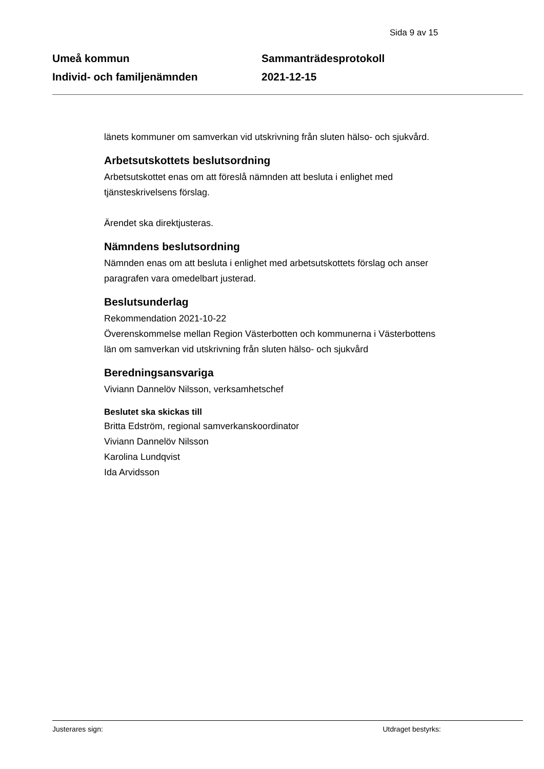Sida 9 av 15
Umeå kommun
Individ- och familjenämnden
Sammanträdesprotokoll
2021-12-15
länets kommuner om samverkan vid utskrivning från sluten hälso- och sjukvård.
Arbetsutskottets beslutsordning
Arbetsutskottet enas om att föreslå nämnden att besluta i enlighet med tjänsteskrivelsens förslag.
Ärendet ska direktjusteras.
Nämndens beslutsordning
Nämnden enas om att besluta i enlighet med arbetsutskottets förslag och anser paragrafen vara omedelbart justerad.
Beslutsunderlag
Rekommendation 2021-10-22
Överenskommelse mellan Region Västerbotten och kommunerna i Västerbottens län om samverkan vid utskrivning från sluten hälso- och sjukvård
Beredningsansvariga
Viviann Dannelöv Nilsson, verksamhetschef
Beslutet ska skickas till
Britta Edström, regional samverkanskoordinator
Viviann Dannelöv Nilsson
Karolina Lundqvist
Ida Arvidsson
Justerares sign: Utdraget bestyrks: